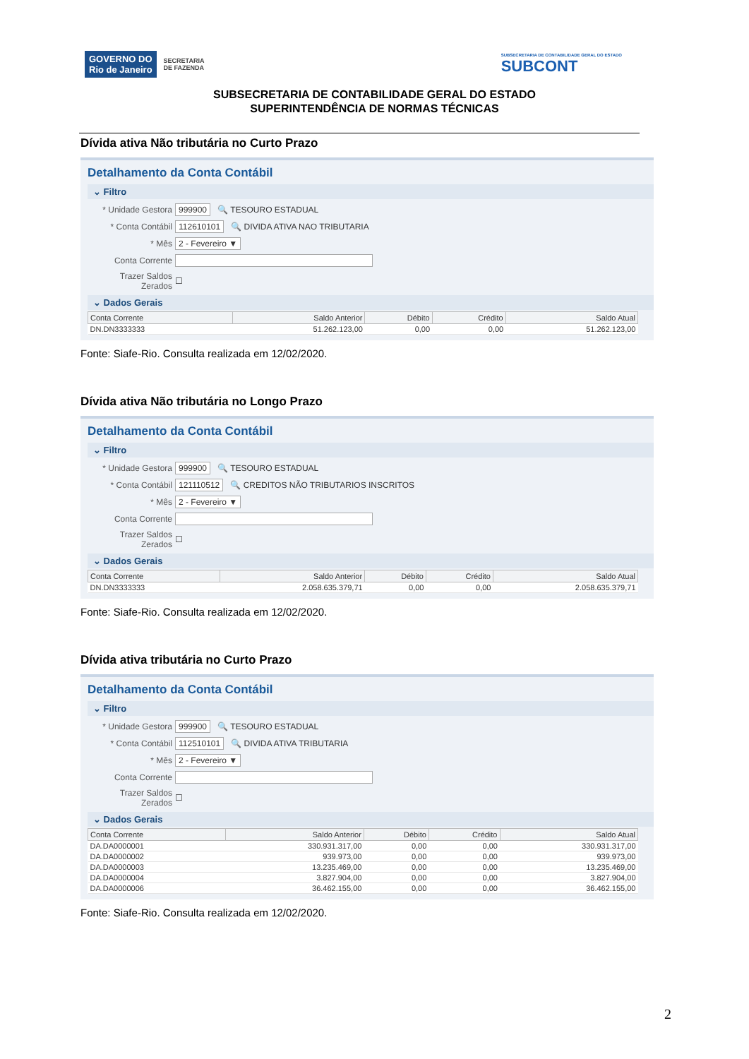GOVERNO DO
Rio de Janeiro
SECRETARIA
DE FAZENDA
SUBSECRETARIA DE CONTABILIDADE GERAL DO ESTADO
SUBCONT
SUBSECRETARIA DE CONTABILIDADE GERAL DO ESTADO
SUPERINTENDÊNCIA DE NORMAS TÉCNICAS
Dívida ativa Não tributária no Curto Prazo
Detalhamento da Conta Contábil
⌄ Filtro
* Unidade Gestora 999900 🔍 TESOURO ESTADUAL
* Conta Contábil 112610101 🔍 DIVIDA ATIVA NAO TRIBUTARIA
* Mês 2 - Fevereiro ▼
Conta Corrente
Trazer Saldos Zerados ☐
⌄ Dados Gerais
| Conta Corrente | Saldo Anterior | Débito | Crédito | Saldo Atual |
| --- | --- | --- | --- | --- |
| DN.DN3333333 | 51.262.123,00 | 0,00 | 0,00 | 51.262.123,00 |
Fonte: Siafe-Rio. Consulta realizada em 12/02/2020.
Dívida ativa Não tributária no Longo Prazo
Detalhamento da Conta Contábil
⌄ Filtro
* Unidade Gestora 999900 🔍 TESOURO ESTADUAL
* Conta Contábil 121110512 🔍 CREDITOS NÃO TRIBUTARIOS INSCRITOS
* Mês 2 - Fevereiro ▼
Conta Corrente
Trazer Saldos Zerados ☐
⌄ Dados Gerais
| Conta Corrente | Saldo Anterior | Débito | Crédito | Saldo Atual |
| --- | --- | --- | --- | --- |
| DN.DN3333333 | 2.058.635.379,71 | 0,00 | 0,00 | 2.058.635.379,71 |
Fonte: Siafe-Rio. Consulta realizada em 12/02/2020.
Dívida ativa tributária no Curto Prazo
Detalhamento da Conta Contábil
⌄ Filtro
* Unidade Gestora 999900 🔍 TESOURO ESTADUAL
* Conta Contábil 112510101 🔍 DIVIDA ATIVA TRIBUTARIA
* Mês 2 - Fevereiro ▼
Conta Corrente
Trazer Saldos Zerados ☐
⌄ Dados Gerais
| Conta Corrente | Saldo Anterior | Débito | Crédito | Saldo Atual |
| --- | --- | --- | --- | --- |
| DA.DA0000001 | 330.931.317,00 | 0,00 | 0,00 | 330.931.317,00 |
| DA.DA0000002 | 939.973,00 | 0,00 | 0,00 | 939.973,00 |
| DA.DA0000003 | 13.235.469,00 | 0,00 | 0,00 | 13.235.469,00 |
| DA.DA0000004 | 3.827.904,00 | 0,00 | 0,00 | 3.827.904,00 |
| DA.DA0000006 | 36.462.155,00 | 0,00 | 0,00 | 36.462.155,00 |
Fonte: Siafe-Rio. Consulta realizada em 12/02/2020.
2